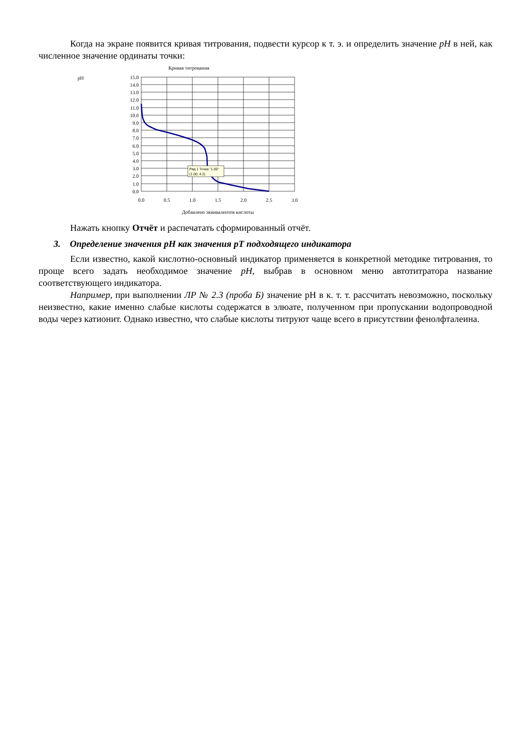Когда на экране появится кривая титрования, подвести курсор к т. э. и определить значение pH в ней, как численное значение ординаты точки:
Кривая титрования
pH
15.0
14.0
13.0
12.0
11.0
10.0
9.0
8.0
7.0
6.0
5.0
4.0
3.0
2.0
1.0
0.0
0.0
0.5
1.0
1.5
2.0
2.5
3.0
Добавлено эквивалентов кислоты
Ряд 1 Точка "1.00"
(1.00; 4.2)
Нажать кнопку Отчёт и распечатать сформированный отчёт.
3. Определение значения pH как значения pT подходящего индикатора
Если известно, какой кислотно-основный индикатор применяется в конкретной методике титрования, то проще всего задать необходимое значение pH, выбрав в основном меню автотитратора название соответствующего индикатора.
Например, при выполнении ЛР № 2.3 (проба Б) значение pH в к. т. т. рассчитать невозможно, поскольку неизвестно, какие именно слабые кислоты содержатся в элюате, полученном при пропускании водопроводной воды через катионит. Однако известно, что слабые кислоты титруют чаще всего в присутствии фенолфталеина.